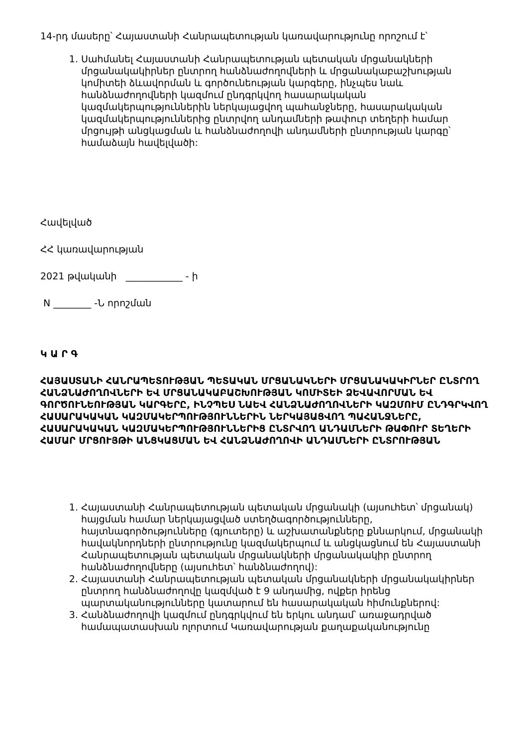14-րդ մասերը՝ Հայաստանի Հանրապետության կառավարությունը որոշում է՝
1. Սահմանել Հայաստանի Հանրապետության պետական մրցանակների մրցանակակիրներ ընտրող հանձնաժողովների և մրցանակաբաշխության կոմիտեի ձևավորման և գործունեության կարգերը, ինչպես նաև հանձնաժողովների կազմում ընդգրկվող հասարակական կազմակերպություններին ներկայացվող պահանջները, հասարակական կազմակերպություններից ընտրվող անդամների թափուր տեղերի համար մրցույթի անցկացման և հանձնաժողովի անդամների ընտրության կարգը՝ համաձայն հավելվածի:
Հավելված
ՀՀ կառավարության
2021 թվականի ____________ - ի
N ________ -Ն որոշման
Կ Ա Ր Գ
ՀԱՅԱՍՏԱՆԻ ՀԱՆՐԱՊԵՏՈՒԹՅԱՆ ՊԵՏԱԿԱՆ ՄՐՑԱՆԱԿՆԵՐԻ ՄՐՑԱՆԱԿԱԿԻՐՆԵՐ ԸՆՏՐՈՂ ՀԱՆՁՆԱԺՈՂՈՎՆԵՐԻ ԵՎ ՄՐՑԱՆԱԿԱԲԱՇԽՈՒԹՅԱՆ ԿՈՄԻՏԵԻ ՁԵՎԱՎՈՐՄԱՆ ԵՎ ԳՈՐԾՈՒՆԵՈՒԹՅԱՆ ԿԱՐԳԵՐԸ, ԻՆՉՊԵՍ ՆԱԵՎ ՀԱՆՁՆԱԺՈՂՈՎՆԵՐԻ ԿԱԶՄՈՒՄ ԸՆԴԳՐԿՎՈՂ ՀԱՍԱՐԱԿԱԿԱՆ ԿԱԶՄԱԿԵՐՊՈՒԹՅՈՒՆՆԵՐԻՆ ՆԵՐԿԱՅԱՑՎՈՂ ՊԱՀԱՆՋՆԵՐԸ, ՀԱՍԱՐԱԿԱԿԱՆ ԿԱԶՄԱԿԵՐՊՈՒԹՅՈՒՆՆԵՐԻՑ ԸՆՏՐՎՈՂ ԱՆԴԱՄՆԵՐԻ ԹԱՓՈՒՐ ՏԵՂԵՐԻ ՀԱՄԱՐ ՄՐՑՈՒՅԹԻ ԱՆՑԿԱՑՄԱՆ ԵՎ ՀԱՆՁՆԱԺՈՂՈՎԻ ԱՆԴԱՄՆԵՐԻ ԸՆՏՐՈՒԹՅԱՆ
1. Հայաստանի Հանրապետության պետական մրցանակի (այսուհետ՝ մրցանակ) հայցման համար ներկայացված ստեղծագործությունները, հայտնագործությունները (գյուտերը) և աշխատանքները քննարկում, մրցանակի հավակնորդների ընտրությունը կազմակերպում և անցկացնում են Հայաստանի Հանրապետության պետական մրցանակների մրցանակակիր ընտրող հանձնաժողովները (այսուհետ՝ հանձնաժողով):
2. Հայաստանի Հանրապետության պետական մրցանակների մրցանակակիրներ ընտրող հանձնաժողովը կազմված է 9 անդամից, ովքեր իրենց պարտականությունները կատարում են հասարակական հիմունքներով:
3. Հանձնաժողովի կազմում ընդգրկվում են երկու անդամ՝ առաջադրված համապատասխան ոլորտում Կառավարության քաղաքականությունը